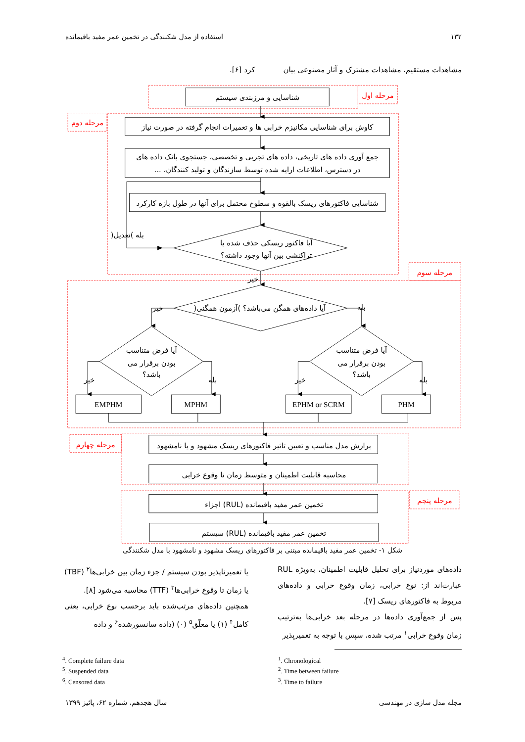۱۳۲ استفاده از مدل شکنندگی در تخمین عمر مفید باقیمانده
مشاهدات مستقیم، مشاهدات مشترک و آثار مصنوعی بیان کرد [۶].
مرحله اول
مرحله دوم
مرحله سوم
مرحله چهارم
مرحله پنجم
شناسایی و مرزبندی سیستم
کاوش برای شناسایی مکانیزم خرابی ها و تعمیرات انجام گرفته در صورت نیاز
جمع آوری داده های تاریخی، داده های تجربی و تخصصی، جستجوی بانک داده های
در دسترس، اطلاعات ارایه شده توسط سازندگان و تولید کنندگان، ...
شناسایی فاکتورهای ریسک بالقوه و سطوح محتمل برای آنها در طول بازه کارکرد
آیا فاکتور ریسکی حذف شده یا
تراکنشی بین آنها وجود داشته؟
بله )تعدیل(
خیر
آیا داده‌های همگن می‌باشد؟ )آزمون همگنی(
خیر
بله
آیا فرض متناسب
بودن برقرار می
باشد؟
آیا فرض متناسب
بودن برقرار می
باشد؟
خیر
بله
خیر
بله
EMPHM
MPHM
EPHM or SCRM
PHM
برازش مدل مناسب و تعیین تاثیر فاکتورهای ریسک مشهود و یا نامشهود
محاسبه قابلیت اطمینان و متوسط زمان تا وقوع خرابی
تخمین عمر مفید باقیمانده (RUL) اجزاء
تخمین عمر مفید باقیمانده (RUL) سیستم
شکل ۱- تخمین عمر مفید باقیمانده مبتنی بر فاکتورهای ریسک مشهود و نامشهود با مدل شکنندگی
داده‌های موردنیاز برای تحلیل قابلیت اطمینان، به‌ویژه RUL عبارت‌اند از: نوع خرابی، زمان وقوع خرابی و داده‌های مربوط به فاکتورهای ریسک [۷].
پس از جمع‌آوری داده‌ها در مرحله بعد خرابی‌ها به‌ترتیب زمان وقوع خرابی<sup>۱</sup> مرتب شده، سپس با توجه به تعمیرپذیر
یا تعمیرناپذیر بودن سیستم / جزء زمان بین خرابی‌ها<sup>۲</sup> (TBF) یا زمان تا وقوع خرابی‌ها<sup>۳</sup> (TTF) محاسبه می‌شود [۸].
همچنین داده‌های مرتب‌شده باید برحسب نوع خرابی، یعنی کامل<sup>۴</sup> (۱) یا معلّق<sup>۵</sup> (۰) (داده سانسورشده<sup>۶</sup> و داده
<sup>4</sup>. Complete failure data
<sup>5</sup>. Suspended data
<sup>6</sup>. Censored data
<sup>1</sup>. Chronological
<sup>2</sup>. Time between failure
<sup>3</sup>. Time to failure
مجله مدل سازی در مهندسی سال هجدهم، شماره ۶۲، پائیز ۱۳۹۹